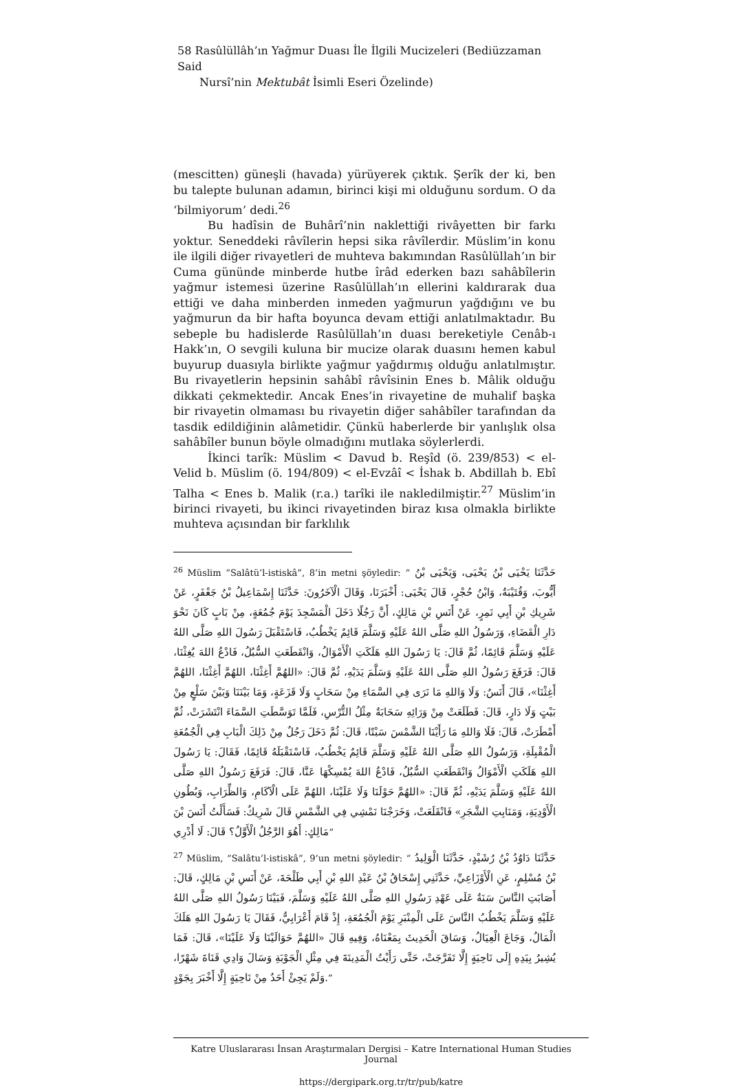58 Rasûlüllâh’ın Yağmur Duası İle İlgili Mucizeleri (Bediüzzaman Said
Nursî’nin Mektubât İsimli Eseri Özelinde)
(mescitten) güneşli (havada) yürüyerek çıktık. Şerîk der ki, ben bu talepte bulunan adamın, birinci kişi mi olduğunu sordum. O da ‘bilmiyorum’ dedi.<sup>26</sup>
Bu hadîsin de Buhârî’nin naklettiği rivâyetten bir farkı yoktur. Seneddeki râvîlerin hepsi sika râvîlerdir. Müslim’in konu ile ilgili diğer rivayetleri de muhteva bakımından Rasûlüllah’ın bir Cuma gününde minberde hutbe îrâd ederken bazı sahâbîlerin yağmur istemesi üzerine Rasûlüllah’ın ellerini kaldırarak dua ettiği ve daha minberden inmeden yağmurun yağdığını ve bu yağmurun da bir hafta boyunca devam ettiği anlatılmaktadır. Bu sebeple bu hadislerde Rasûlüllah’ın duası bereketiyle Cenâb-ı Hakk’ın, O sevgili kuluna bir mucize olarak duasını hemen kabul buyurup duasıyla birlikte yağmur yağdırmış olduğu anlatılmıştır. Bu rivayetlerin hepsinin sahâbî râvîsinin Enes b. Mâlik olduğu dikkati çekmektedir. Ancak Enes’in rivayetine de muhalif başka bir rivayetin olmaması bu rivayetin diğer sahâbîler tarafından da tasdik edildiğinin alâmetidir. Çünkü haberlerde bir yanlışlık olsa sahâbîler bunun böyle olmadığını mutlaka söylerlerdi.
İkinci tarîk: Müslim < Davud b. Reşîd (ö. 239/853) < el-Velid b. Müslim (ö. 194/809) < el-Evzâî < İshak b. Abdillah b. Ebî Talha < Enes b. Malik (r.a.) tarîki ile nakledilmiştir.<sup>27</sup> Müslim’in birinci rivayeti, bu ikinci rivayetinden biraz kısa olmakla birlikte muhteva açısından bir farklılık
<sup>26</sup> Müslim “Salâtü’l-istiskâ”, 8’in metni şöyledir: “ حَدَّثَنَا يَحْيَى بْنُ يَحْيَى، وَيَحْيَى بْنُ أَيُّوبَ، وَقُتَيْبَةُ، وَابْنُ حُجْرٍ، قَالَ يَحْيَى: أَخْبَرَنَا، وَقَالَ الْآخَرُونَ: حَدَّثَنَا إِسْمَاعِيلُ بْنُ جَعْفَرٍ، عَنْ شَرِيكِ بْنِ أَبِي نَمِرٍ، عَنْ أَنَسِ بْنِ مَالِكٍ، أَنَّ رَجُلًا دَخَلَ الْمَسْجِدَ يَوْمَ جُمُعَةٍ، مِنْ بَابٍ كَانَ نَحْوَ دَارِ الْقَضَاءِ، وَرَسُولُ اللهِ صَلَّى اللهُ عَلَيْهِ وَسَلَّمَ قَائِمٌ يَخْطُبُ، فَاسْتَقْبَلَ رَسُولَ اللهِ صَلَّى اللهُ عَلَيْهِ وَسَلَّمَ قَائِمًا، ثُمَّ قَالَ: يَا رَسُولَ اللهِ هَلَكَتِ الْأَمْوَالُ، وَانْقَطَعَتِ السُّبُلُ، فَادْعُ اللهَ يُغِثْنَا، قَالَ: فَرَفَعَ رَسُولُ اللهِ صَلَّى اللهُ عَلَيْهِ وَسَلَّمَ يَدَيْهِ، ثُمَّ قَالَ: «اللهُمَّ أَغِثْنَا، اللهُمَّ أَغِثْنَا، اللهُمَّ أَغِثْنَا»، قَالَ أَنَسٌ: وَلَا وَاللهِ مَا نَرَى فِي السَّمَاءِ مِنْ سَحَابٍ وَلَا قَزَعَةٍ، وَمَا بَيْنَنَا وَبَيْنَ سَلْعٍ مِنْ بَيْتٍ وَلَا دَارٍ، قَالَ: فَطَلَعَتْ مِنْ وَرَائِهِ سَحَابَةٌ مِثْلُ التُّرْسِ، فَلَمَّا تَوَسَّطَتِ السَّمَاءَ انْتَشَرَتْ، ثُمَّ أَمْطَرَتْ، قَالَ: فَلَا وَاللهِ مَا رَأَيْنَا الشَّمْسَ سَبْتًا، قَالَ: ثُمَّ دَخَلَ رَجُلٌ مِنْ ذَلِكَ الْبَابِ فِي الْجُمُعَةِ الْمُقْبِلَةِ، وَرَسُولُ اللهِ صَلَّى اللهُ عَلَيْهِ وَسَلَّمَ قَائِمٌ يَخْطُبُ، فَاسْتَقْبَلَهُ قَائِمًا، فَقَالَ: يَا رَسُولَ اللهِ هَلَكَتِ الْأَمْوَالُ وَانْقَطَعَتِ السُّبُلُ، فَادْعُ اللهَ يُمْسِكْهَا عَنَّا، قَالَ: فَرَفَعَ رَسُولُ اللهِ صَلَّى اللهُ عَلَيْهِ وَسَلَّمَ يَدَيْهِ، ثُمَّ قَالَ: «اللهُمَّ حَوْلَنَا وَلَا عَلَيْنَا، اللهُمَّ عَلَى الْآكَامِ، وَالظِّرَابِ، وَبُطُونِ الْأَوْدِيَةِ، وَمَنَابِتِ الشَّجَرِ» فَانْقَلَعَتْ، وَخَرَجْنَا نَمْشِي فِي الشَّمْسِ قَالَ شَرِيكٌ: فَسَأَلْتُ أَنَسَ بْنَ مَالِكٍ: أَهُوَ الرَّجُلُ الْأَوَّلُ؟ قَالَ: لَا أَدْرِي”
<sup>27</sup> Müslim, “Salâtu’l-istiskâ”, 9’un metni şöyledir: “ حَدَّثَنَا دَاوُدُ بْنُ رُشَيْدٍ، حَدَّثَنَا الْوَلِيدُ بْنُ مُسْلِمٍ، عَنِ الْأَوْزَاعِيِّ، حَدَّثَنِي إِسْحَاقُ بْنُ عَبْدِ اللهِ بْنِ أَبِي طَلْحَةَ، عَنْ أَنَسِ بْنِ مَالِكٍ، قَالَ: أَصَابَتِ النَّاسَ سَنَةٌ عَلَى عَهْدِ رَسُولِ اللهِ صَلَّى اللهُ عَلَيْهِ وَسَلَّمَ، فَبَيْنَا رَسُولُ اللهِ صَلَّى اللهُ عَلَيْهِ وَسَلَّمَ يَخْطُبُ النَّاسَ عَلَى الْمِنْبَرِ يَوْمَ الْجُمُعَةِ، إِذْ قَامَ أَعْرَابِيٌّ، فَقَالَ يَا رَسُولَ اللهِ هَلَكَ الْمَالُ، وَجَاعَ الْعِيَالُ، وَسَاقَ الْحَدِيثَ بِمَعْنَاهُ، وَفِيهِ قَالَ «اللهُمَّ حَوَالَيْنَا وَلَا عَلَيْنَا»، قَالَ: فَمَا يُشِيرُ بِيَدِهِ إِلَى نَاحِيَةٍ إِلَّا تَفَرَّجَتْ، حَتَّى رَأَيْتُ الْمَدِينَةَ فِي مِثْلِ الْجَوْبَةِ وَسَالَ وَادِي قَنَاةَ شَهْرًا، وَلَمْ يَجِئْ أَحَدٌ مِنْ نَاحِيَةٍ إِلَّا أَخْبَرَ بِجَوْدٍ.”
Katre Uluslararası İnsan Araştırmaları Dergisi – Katre International Human Studies Journal
https://dergipark.org.tr/tr/pub/katre